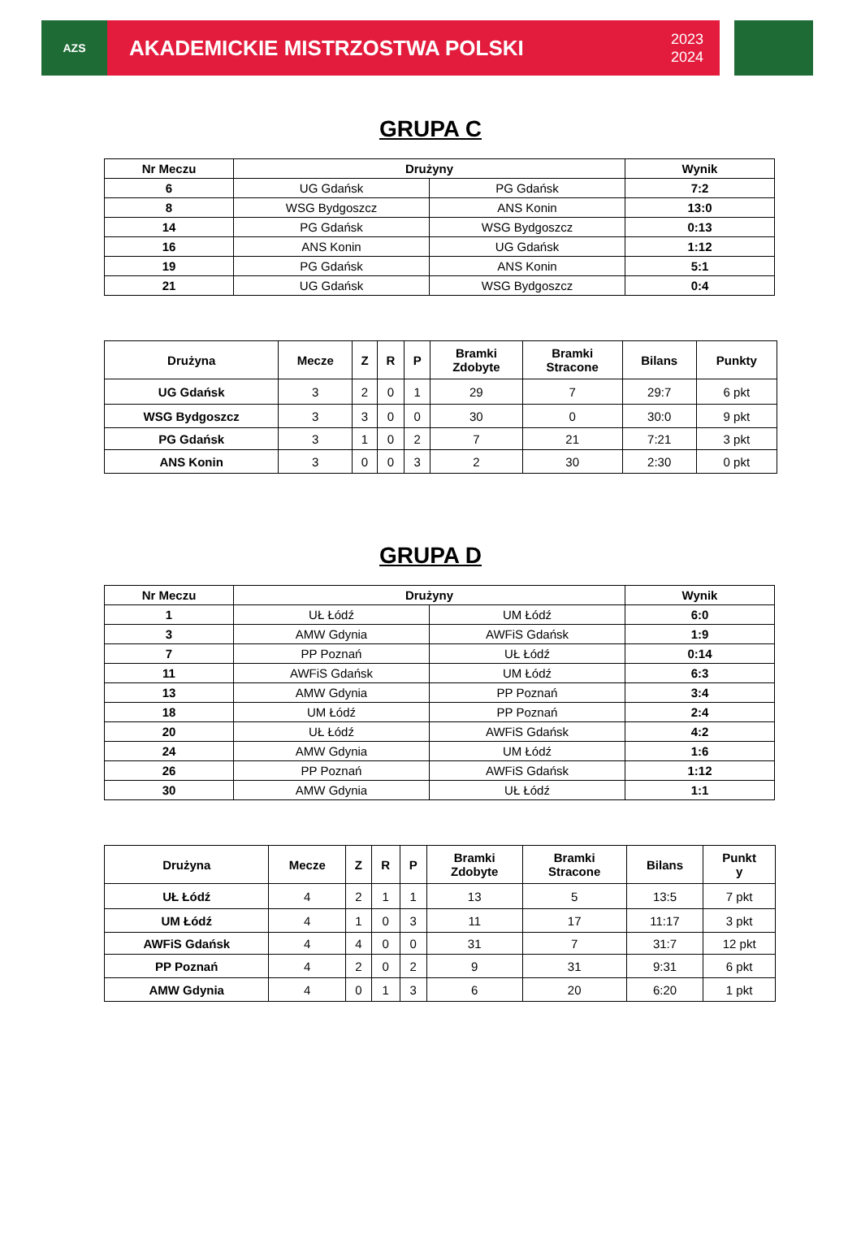AZS
AKADEMICKIE MISTRZOSTWA POLSKI 2023
2024
GRUPA C
| Nr Meczu | Drużyny | | Wynik |
| --- | --- | --- | --- |
| 6 | UG Gdańsk | PG Gdańsk | 7:2 |
| 8 | WSG Bydgoszcz | ANS Konin | 13:0 |
| 14 | PG Gdańsk | WSG Bydgoszcz | 0:13 |
| 16 | ANS Konin | UG Gdańsk | 1:12 |
| 19 | PG Gdańsk | ANS Konin | 5:1 |
| 21 | UG Gdańsk | WSG Bydgoszcz | 0:4 |
| Drużyna | Mecze | Z | R | P | Bramki Zdobyte | Bramki Stracone | Bilans | Punkty |
| --- | --- | --- | --- | --- | --- | --- | --- | --- |
| UG Gdańsk | 3 | 2 | 0 | 1 | 29 | 7 | 29:7 | 6 pkt |
| WSG Bydgoszcz | 3 | 3 | 0 | 0 | 30 | 0 | 30:0 | 9 pkt |
| PG Gdańsk | 3 | 1 | 0 | 2 | 7 | 21 | 7:21 | 3 pkt |
| ANS Konin | 3 | 0 | 0 | 3 | 2 | 30 | 2:30 | 0 pkt |
GRUPA D
| Nr Meczu | Drużyny | | Wynik |
| --- | --- | --- | --- |
| 1 | UŁ Łódź | UM Łódź | 6:0 |
| 3 | AMW Gdynia | AWFiS Gdańsk | 1:9 |
| 7 | PP Poznań | UŁ Łódź | 0:14 |
| 11 | AWFiS Gdańsk | UM Łódź | 6:3 |
| 13 | AMW Gdynia | PP Poznań | 3:4 |
| 18 | UM Łódź | PP Poznań | 2:4 |
| 20 | UŁ Łódź | AWFiS Gdańsk | 4:2 |
| 24 | AMW Gdynia | UM Łódź | 1:6 |
| 26 | PP Poznań | AWFiS Gdańsk | 1:12 |
| 30 | AMW Gdynia | UŁ Łódź | 1:1 |
| Drużyna | Mecze | Z | R | P | Bramki Zdobyte | Bramki Stracone | Bilans | Punkt y |
| --- | --- | --- | --- | --- | --- | --- | --- | --- |
| UŁ Łódź | 4 | 2 | 1 | 1 | 13 | 5 | 13:5 | 7 pkt |
| UM Łódź | 4 | 1 | 0 | 3 | 11 | 17 | 11:17 | 3 pkt |
| AWFiS Gdańsk | 4 | 4 | 0 | 0 | 31 | 7 | 31:7 | 12 pkt |
| PP Poznań | 4 | 2 | 0 | 2 | 9 | 31 | 9:31 | 6 pkt |
| AMW Gdynia | 4 | 0 | 1 | 3 | 6 | 20 | 6:20 | 1 pkt |